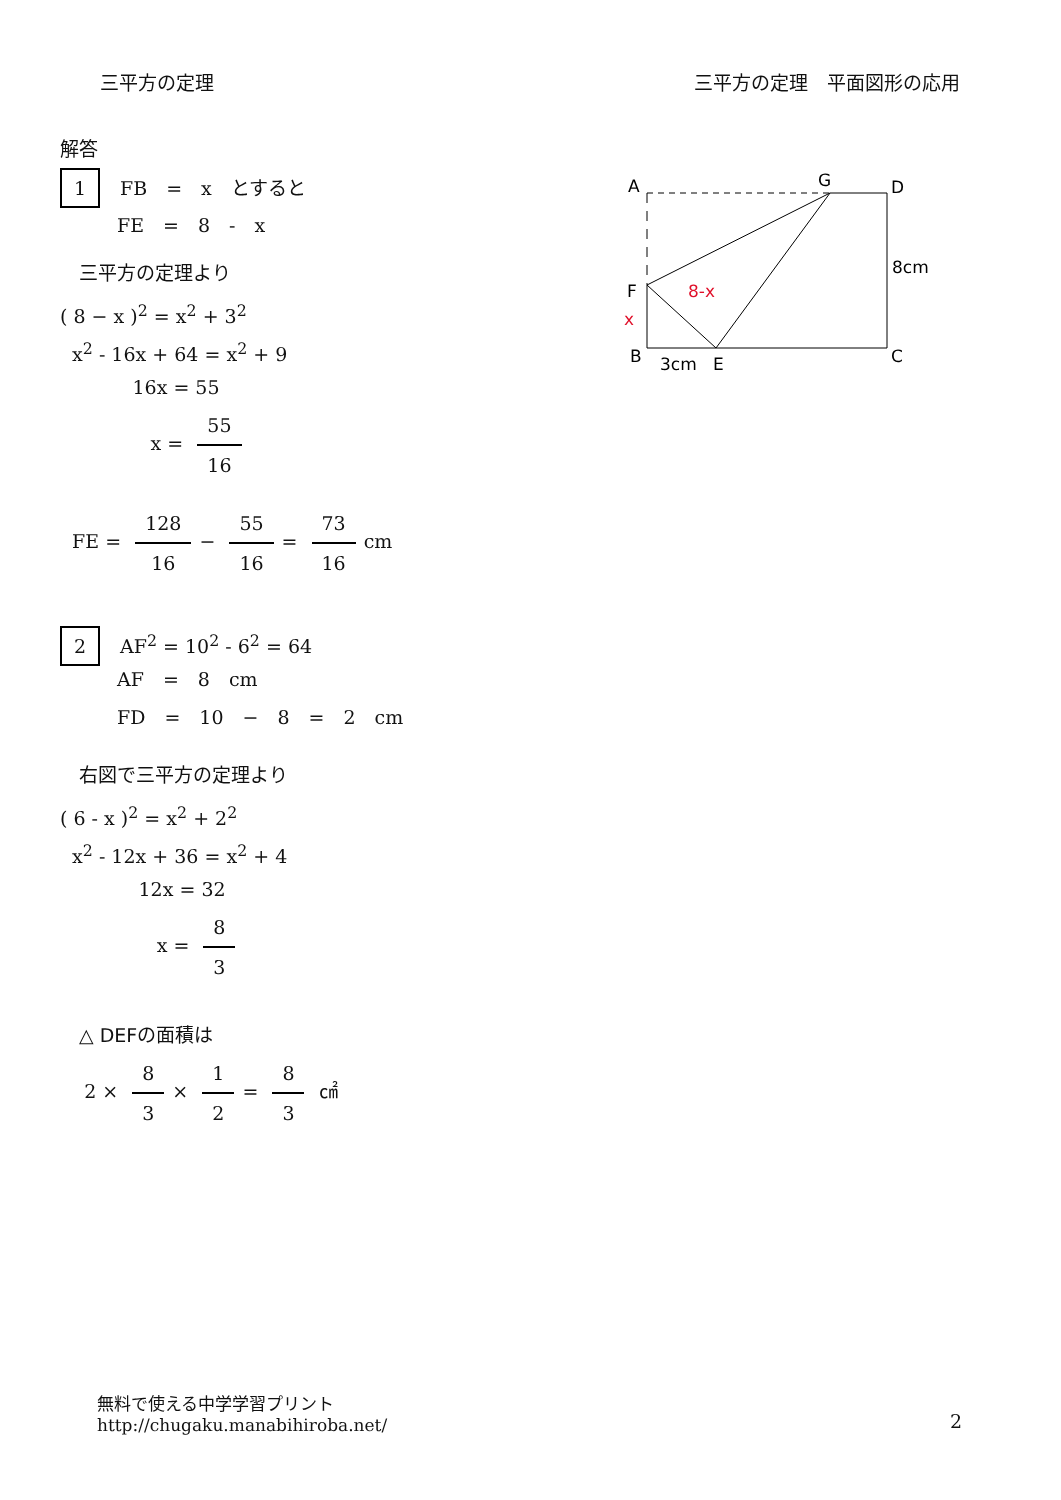三平方の定理 三平方の定理　平面図形の応用
解答
1 FB　=　x　とすると
　　　FE　=　8　-　x
　三平方の定理より
( 8 − x )<sup>2</sup> = x<sup>2</sup> + 3<sup>2</sup>
x<sup>2</sup> - 16x + 64 = x<sup>2</sup> + 9
16x = 55
x = 55 16
FE = 128 16 − 55 16 = 73 16 cm
2 AF<sup>2</sup> = 10<sup>2</sup> - 6<sup>2</sup> = 64
　　　AF　=　8　cm
　　　FD　=　10　−　8　=　2　cm
　右図で三平方の定理より
( 6 - x )<sup>2</sup> = x<sup>2</sup> + 2<sup>2</sup>
x<sup>2</sup> - 12x + 36 = x<sup>2</sup> + 4
12x = 32
x = 8 3
　△ DEFの面積は
2 × 8 3 × 1 2 = 8 3 ㎠
A
G
D
F
B
E
C
8cm
3cm
8-x
x
無料で使える中学学習プリント
http://chugaku.manabihiroba.net/
2